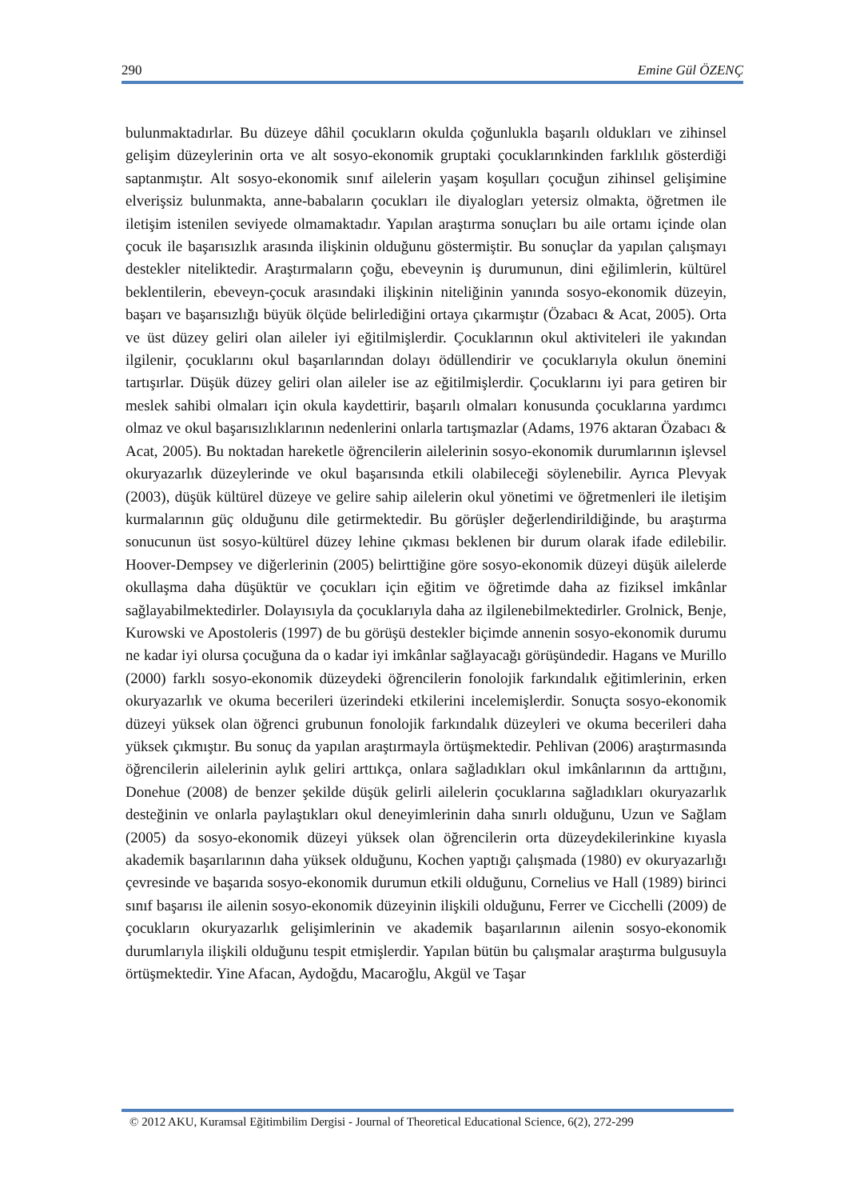290 Emine Gül ÖZENÇ
bulunmaktadırlar. Bu düzeye dâhil çocukların okulda çoğunlukla başarılı oldukları ve zihinsel gelişim düzeylerinin orta ve alt sosyo-ekonomik gruptaki çocuklarınkinden farklılık gösterdiği saptanmıştır. Alt sosyo-ekonomik sınıf ailelerin yaşam koşulları çocuğun zihinsel gelişimine elverişsiz bulunmakta, anne-babaların çocukları ile diyalogları yetersiz olmakta, öğretmen ile iletişim istenilen seviyede olmamaktadır. Yapılan araştırma sonuçları bu aile ortamı içinde olan çocuk ile başarısızlık arasında ilişkinin olduğunu göstermiştir. Bu sonuçlar da yapılan çalışmayı destekler niteliktedir. Araştırmaların çoğu, ebeveynin iş durumunun, dini eğilimlerin, kültürel beklentilerin, ebeveyn-çocuk arasındaki ilişkinin niteliğinin yanında sosyo-ekonomik düzeyin, başarı ve başarısızlığı büyük ölçüde belirlediğini ortaya çıkarmıştır (Özabacı & Acat, 2005). Orta ve üst düzey geliri olan aileler iyi eğitilmişlerdir. Çocuklarının okul aktiviteleri ile yakından ilgilenir, çocuklarını okul başarılarından dolayı ödüllendirir ve çocuklarıyla okulun önemini tartışırlar. Düşük düzey geliri olan aileler ise az eğitilmişlerdir. Çocuklarını iyi para getiren bir meslek sahibi olmaları için okula kaydettirir, başarılı olmaları konusunda çocuklarına yardımcı olmaz ve okul başarısızlıklarının nedenlerini onlarla tartışmazlar (Adams, 1976 aktaran Özabacı & Acat, 2005). Bu noktadan hareketle öğrencilerin ailelerinin sosyo-ekonomik durumlarının işlevsel okuryazarlık düzeylerinde ve okul başarısında etkili olabileceği söylenebilir. Ayrıca Plevyak (2003), düşük kültürel düzeye ve gelire sahip ailelerin okul yönetimi ve öğretmenleri ile iletişim kurmalarının güç olduğunu dile getirmektedir. Bu görüşler değerlendirildiğinde, bu araştırma sonucunun üst sosyo-kültürel düzey lehine çıkması beklenen bir durum olarak ifade edilebilir. Hoover-Dempsey ve diğerlerinin (2005) belirttiğine göre sosyo-ekonomik düzeyi düşük ailelerde okullaşma daha düşüktür ve çocukları için eğitim ve öğretimde daha az fiziksel imkânlar sağlayabilmektedirler. Dolayısıyla da çocuklarıyla daha az ilgilenebilmektedirler. Grolnick, Benje, Kurowski ve Apostoleris (1997) de bu görüşü destekler biçimde annenin sosyo-ekonomik durumu ne kadar iyi olursa çocuğuna da o kadar iyi imkânlar sağlayacağı görüşündedir. Hagans ve Murillo (2000) farklı sosyo-ekonomik düzeydeki öğrencilerin fonolojik farkındalık eğitimlerinin, erken okuryazarlık ve okuma becerileri üzerindeki etkilerini incelemişlerdir. Sonuçta sosyo-ekonomik düzeyi yüksek olan öğrenci grubunun fonolojik farkındalık düzeyleri ve okuma becerileri daha yüksek çıkmıştır. Bu sonuç da yapılan araştırmayla örtüşmektedir. Pehlivan (2006) araştırmasında öğrencilerin ailelerinin aylık geliri arttıkça, onlara sağladıkları okul imkânlarının da arttığını, Donehue (2008) de benzer şekilde düşük gelirli ailelerin çocuklarına sağladıkları okuryazarlık desteğinin ve onlarla paylaştıkları okul deneyimlerinin daha sınırlı olduğunu, Uzun ve Sağlam (2005) da sosyo-ekonomik düzeyi yüksek olan öğrencilerin orta düzeydekilerinkine kıyasla akademik başarılarının daha yüksek olduğunu, Kochen yaptığı çalışmada (1980) ev okuryazarlığı çevresinde ve başarıda sosyo-ekonomik durumun etkili olduğunu, Cornelius ve Hall (1989) birinci sınıf başarısı ile ailenin sosyo-ekonomik düzeyinin ilişkili olduğunu, Ferrer ve Cicchelli (2009) de çocukların okuryazarlık gelişimlerinin ve akademik başarılarının ailenin sosyo-ekonomik durumlarıyla ilişkili olduğunu tespit etmişlerdir. Yapılan bütün bu çalışmalar araştırma bulgusuyla örtüşmektedir. Yine Afacan, Aydoğdu, Macaroğlu, Akgül ve Taşar
© 2012 AKU, Kuramsal Eğitimbilim Dergisi - Journal of Theoretical Educational Science, 6(2), 272-299